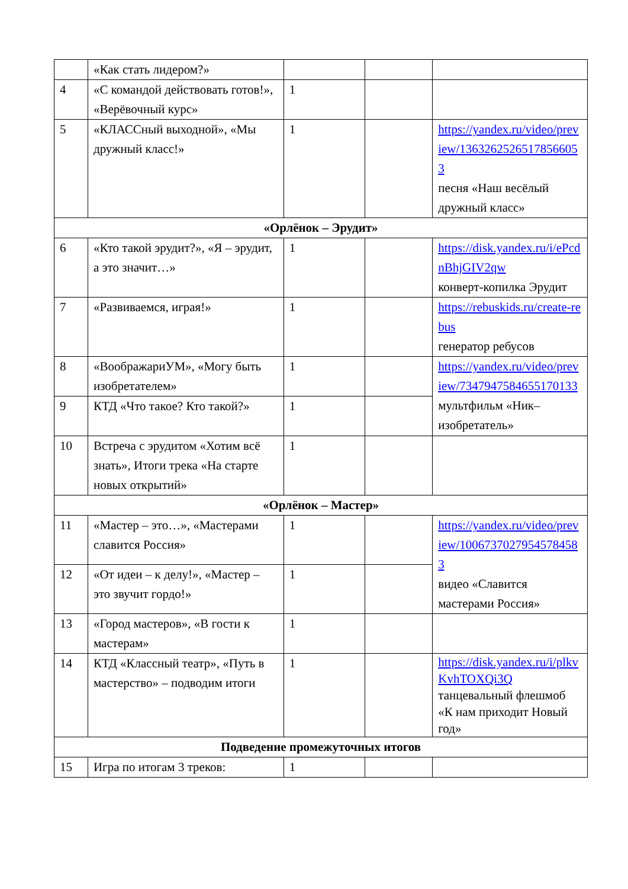| | «Как стать лидером?» | | | |
| 4 | «С командой действовать готов!», «Верёвочный курс» | 1 | | |
| 5 | «КЛАССный выходной», «Мы дружный класс!» | 1 | | https://yandex.ru/video/preview/13632625265178566053 песня «Наш весёлый дружный класс» |
| «Орлёнок – Эрудит» | | | | |
| 6 | «Кто такой эрудит?», «Я – эрудит, а это значит…» | 1 | | https://disk.yandex.ru/i/ePcdnBhjGIV2qw конверт-копилка Эрудит |
| 7 | «Развиваемся, играя!» | 1 | | https://rebuskids.ru/create-rebus генератор ребусов |
| 8 | «ВоображариУМ», «Могу быть изобретателем» | 1 | | https://yandex.ru/video/preview/7347947584655170133 мультфильм «Ник–изобретатель» |
| 9 | КТД «Что такое? Кто такой?» | 1 | | |
| 10 | Встреча с эрудитом «Хотим всё знать», Итоги трека «На старте новых открытий» | 1 | | |
| «Орлёнок – Мастер» | | | | |
| 11 | «Мастер – это…», «Мастерами славится Россия» | 1 | | https://yandex.ru/video/preview/10067370279545784583 видео «Славится мастерами Россия» |
| 12 | «От идеи – к делу!», «Мастер – это звучит гордо!» | 1 | | |
| 13 | «Город мастеров», «В гости к мастерам» | 1 | | |
| 14 | КТД «Классный театр», «Путь в мастерство» – подводим итоги | 1 | | https://disk.yandex.ru/i/plkvKvhTOXQi3Q танцевальный флешмоб «К нам приходит Новый год» |
| Подведение промежуточных итогов | | | | |
| 15 | Игра по итогам 3 треков: | 1 | | |